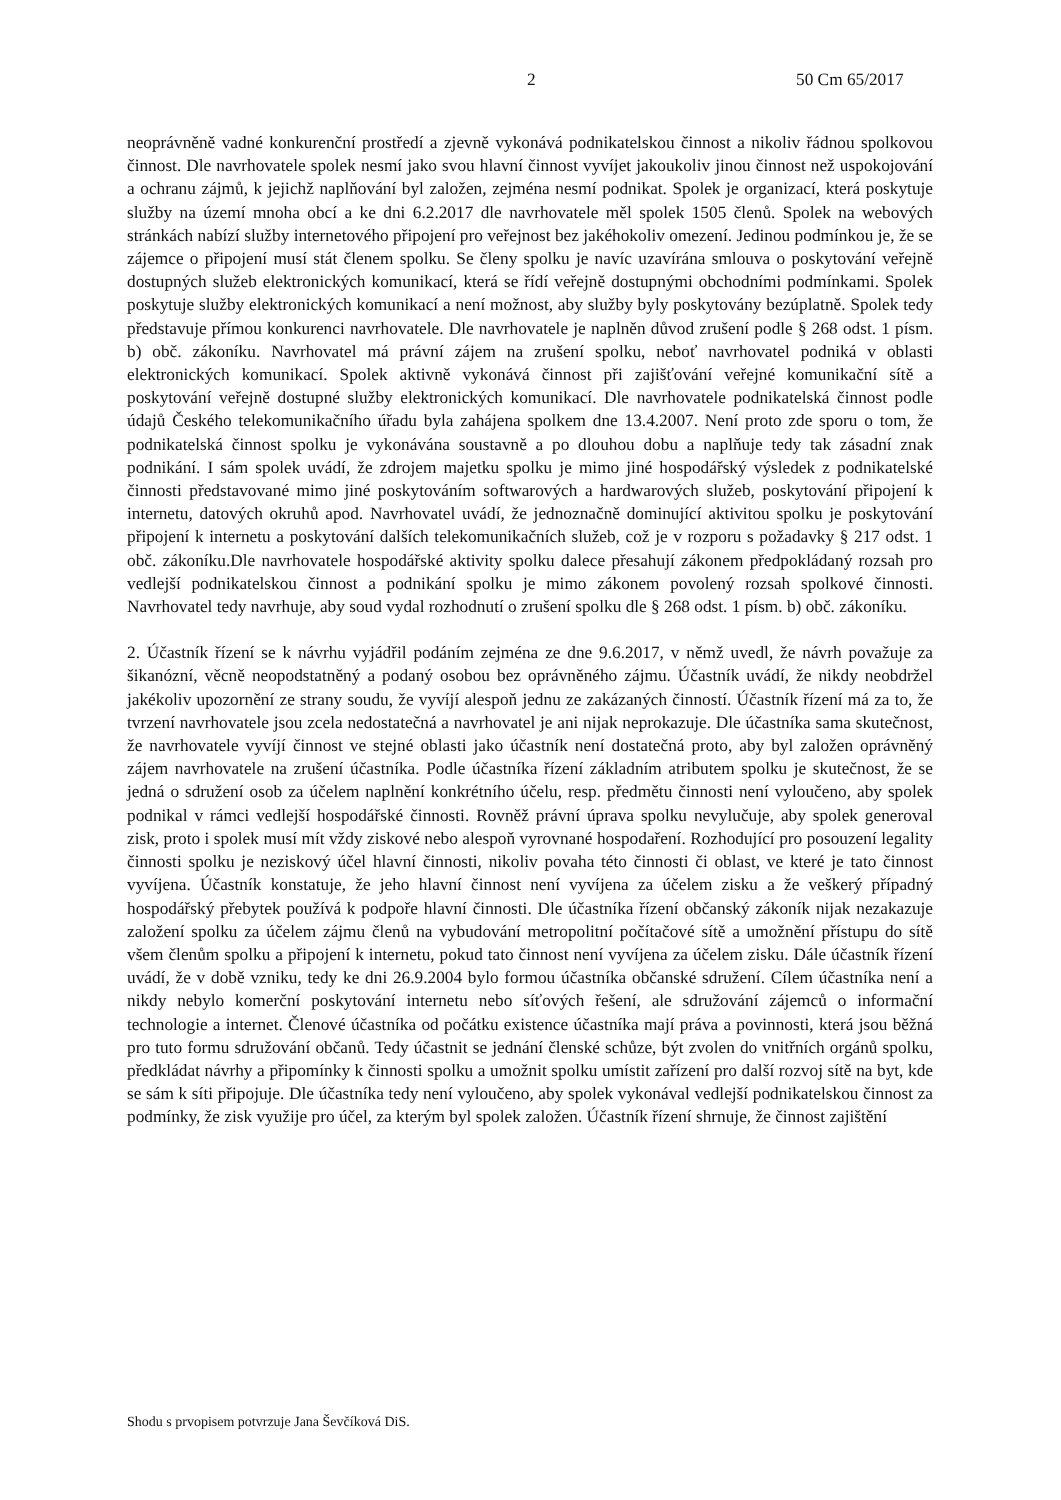2 50 Cm 65/2017
neoprávněně vadné konkurenční prostředí a zjevně vykonává podnikatelskou činnost a nikoliv řádnou spolkovou činnost. Dle navrhovatele spolek nesmí jako svou hlavní činnost vyvíjet jakoukoliv jinou činnost než uspokojování a ochranu zájmů, k jejichž naplňování byl založen, zejména nesmí podnikat. Spolek je organizací, která poskytuje služby na území mnoha obcí a ke dni 6.2.2017 dle navrhovatele měl spolek 1505 členů. Spolek na webových stránkách nabízí služby internetového připojení pro veřejnost bez jakéhokoliv omezení. Jedinou podmínkou je, že se zájemce o připojení musí stát členem spolku. Se členy spolku je navíc uzavírána smlouva o poskytování veřejně dostupných služeb elektronických komunikací, která se řídí veřejně dostupnými obchodními podmínkami. Spolek poskytuje služby elektronických komunikací a není možnost, aby služby byly poskytovány bezúplatně. Spolek tedy představuje přímou konkurenci navrhovatele. Dle navrhovatele je naplněn důvod zrušení podle § 268 odst. 1 písm. b) obč. zákoníku. Navrhovatel má právní zájem na zrušení spolku, neboť navrhovatel podniká v oblasti elektronických komunikací. Spolek aktivně vykonává činnost při zajišťování veřejné komunikační sítě a poskytování veřejně dostupné služby elektronických komunikací. Dle navrhovatele podnikatelská činnost podle údajů Českého telekomunikačního úřadu byla zahájena spolkem dne 13.4.2007. Není proto zde sporu o tom, že podnikatelská činnost spolku je vykonávána soustavně a po dlouhou dobu a naplňuje tedy tak zásadní znak podnikání. I sám spolek uvádí, že zdrojem majetku spolku je mimo jiné hospodářský výsledek z podnikatelské činnosti představované mimo jiné poskytováním softwarových a hardwarových služeb, poskytování připojení k internetu, datových okruhů apod. Navrhovatel uvádí, že jednoznačně dominující aktivitou spolku je poskytování připojení k internetu a poskytování dalších telekomunikačních služeb, což je v rozporu s požadavky § 217 odst. 1 obč. zákoníku.Dle navrhovatele hospodářské aktivity spolku dalece přesahují zákonem předpokládaný rozsah pro vedlejší podnikatelskou činnost a podnikání spolku je mimo zákonem povolený rozsah spolkové činnosti. Navrhovatel tedy navrhuje, aby soud vydal rozhodnutí o zrušení spolku dle § 268 odst. 1 písm. b) obč. zákoníku.
2. Účastník řízení se k návrhu vyjádřil podáním zejména ze dne 9.6.2017, v němž uvedl, že návrh považuje za šikanózní, věcně neopodstatněný a podaný osobou bez oprávněného zájmu. Účastník uvádí, že nikdy neobdržel jakékoliv upozornění ze strany soudu, že vyvíjí alespoň jednu ze zakázaných činností. Účastník řízení má za to, že tvrzení navrhovatele jsou zcela nedostatečná a navrhovatel je ani nijak neprokazuje. Dle účastníka sama skutečnost, že navrhovatele vyvíjí činnost ve stejné oblasti jako účastník není dostatečná proto, aby byl založen oprávněný zájem navrhovatele na zrušení účastníka. Podle účastníka řízení základním atributem spolku je skutečnost, že se jedná o sdružení osob za účelem naplnění konkrétního účelu, resp. předmětu činnosti není vyloučeno, aby spolek podnikal v rámci vedlejší hospodářské činnosti. Rovněž právní úprava spolku nevylučuje, aby spolek generoval zisk, proto i spolek musí mít vždy ziskové nebo alespoň vyrovnané hospodaření. Rozhodující pro posouzení legality činnosti spolku je neziskový účel hlavní činnosti, nikoliv povaha této činnosti či oblast, ve které je tato činnost vyvíjena. Účastník konstatuje, že jeho hlavní činnost není vyvíjena za účelem zisku a že veškerý případný hospodářský přebytek používá k podpoře hlavní činnosti. Dle účastníka řízení občanský zákoník nijak nezakazuje založení spolku za účelem zájmu členů na vybudování metropolitní počítačové sítě a umožnění přístupu do sítě všem členům spolku a připojení k internetu, pokud tato činnost není vyvíjena za účelem zisku. Dále účastník řízení uvádí, že v době vzniku, tedy ke dni 26.9.2004 bylo formou účastníka občanské sdružení. Cílem účastníka není a nikdy nebylo komerční poskytování internetu nebo síťových řešení, ale sdružování zájemců o informační technologie a internet. Členové účastníka od počátku existence účastníka mají práva a povinnosti, která jsou běžná pro tuto formu sdružování občanů. Tedy účastnit se jednání členské schůze, být zvolen do vnitřních orgánů spolku, předkládat návrhy a připomínky k činnosti spolku a umožnit spolku umístit zařízení pro další rozvoj sítě na byt, kde se sám k síti připojuje. Dle účastníka tedy není vyloučeno, aby spolek vykonával vedlejší podnikatelskou činnost za podmínky, že zisk využije pro účel, za kterým byl spolek založen. Účastník řízení shrnuje, že činnost zajištění
Shodu s prvopisem potvrzuje Jana Ševčíková DiS.